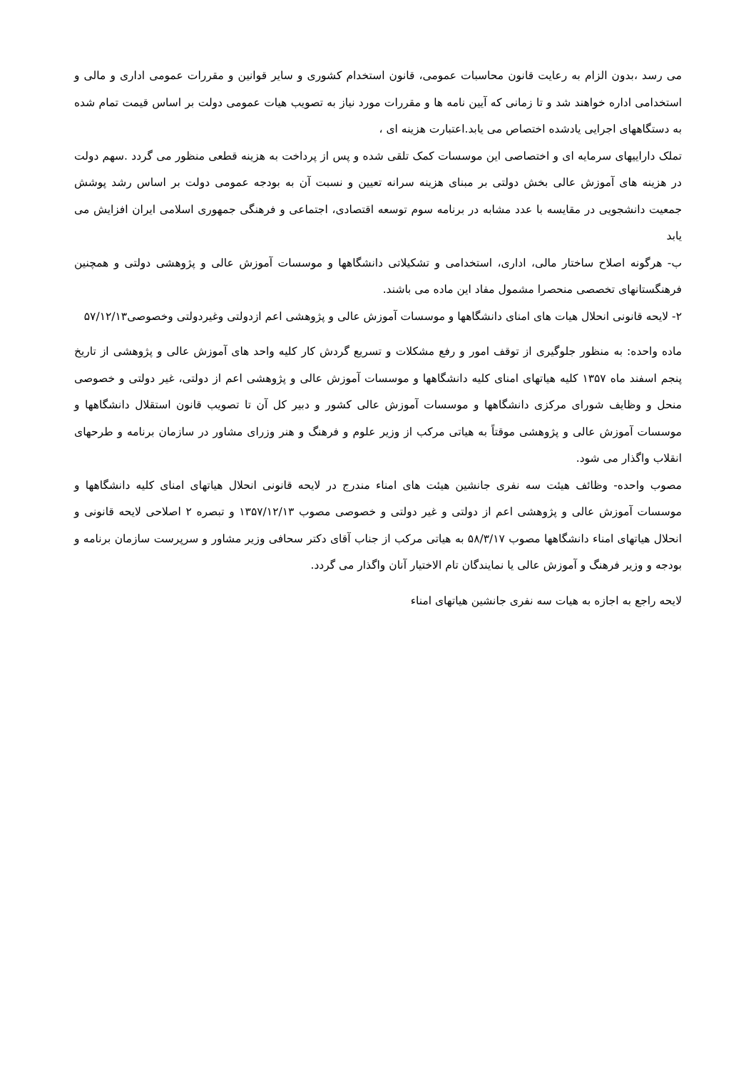می رسد ،بدون الزام به رعایت قانون محاسبات عمومی، قانون استخدام کشوری و سایر قوانین و مقررات عمومی اداری و مالی و استخدامی اداره خواهند شد و تا زمانی که آیین نامه ها و مقررات مورد نیاز به تصویب هیات عمومی دولت بر اساس قیمت تمام شده به دستگاههای اجرایی یادشده اختصاص می یابد.اعتبارت هزینه ای ،
تملک داراییهای سرمایه ای و اختصاصی این موسسات کمک تلقی شده و پس از پرداخت به هزینه قطعی منظور می گردد .سهم دولت در هزینه های آموزش عالی بخش دولتی بر مبنای هزینه سرانه تعیین و نسبت آن به بودجه عمومی دولت بر اساس رشد پوشش جمعیت دانشجویی در مقایسه با عدد مشابه در برنامه سوم توسعه اقتصادی، اجتماعی و فرهنگی جمهوری اسلامی ایران افزایش می یابد
ب- هرگونه اصلاح ساختار مالی، اداری، استخدامی و تشکیلاتی دانشگاهها و موسسات آموزش عالی و پژوهشی دولتی و همچنین فرهنگستانهای تخصصی منحصرا مشمول مفاد این ماده می باشند.
۲- لایحه قانونی انحلال هیات های امنای دانشگاهها و موسسات آموزش عالی و پژوهشی اعم ازدولتی وغیردولتی وخصوصی۵۷/۱۲/۱۳
ماده واحده: به منظور جلوگیری از توقف امور و رفع مشکلات و تسریع گردش کار کلیه واحد های آموزش عالی و پژوهشی از تاریخ پنجم اسفند ماه ۱۳۵۷ کلیه هیاتهای امنای کلیه دانشگاهها و موسسات آموزش عالی و پژوهشی اعم از دولتی، غیر دولتی و خصوصی منحل و وظایف شورای مرکزی دانشگاهها و موسسات آموزش عالی کشور و دبیر کل آن تا تصویب قانون استقلال دانشگاهها و موسسات آموزش عالی و پژوهشی موقتاً به هیاتی مرکب از وزیر علوم و فرهنگ و هنر وزرای مشاور در سازمان برنامه و طرحهای انقلاب واگذار می شود.
مصوب واحده- وظائف هیئت سه نفری جانشین هیئت های امناء مندرج در لایحه قانونی انحلال هیاتهای امنای کلیه دانشگاهها و موسسات آموزش عالی و پژوهشی اعم از دولتی و غیر دولتی و خصوصی مصوب ۱۳۵۷/۱۲/۱۳ و تبصره ۲ اصلاحی لایحه قانونی و انحلال هیاتهای امناء دانشگاهها مصوب ۵۸/۳/۱۷ به هیاتی مرکب از جناب آقای دکتر سحافی وزیر مشاور و سرپرست سازمان برنامه و بودجه و وزیر فرهنگ و آموزش عالی یا نمایندگان تام الاختیار آنان واگذار می گردد.
لایحه راجع به اجازه به هیات سه نفری جانشین هیاتهای امناء